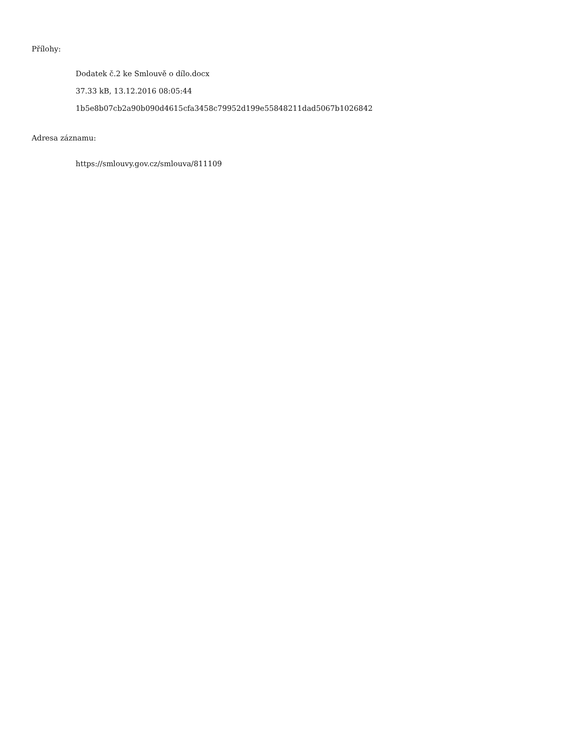Přílohy:
Dodatek č.2 ke Smlouvě o dílo.docx
37.33 kB, 13.12.2016 08:05:44
1b5e8b07cb2a90b090d4615cfa3458c79952d199e55848211dad5067b1026842
Adresa záznamu:
https://smlouvy.gov.cz/smlouva/811109